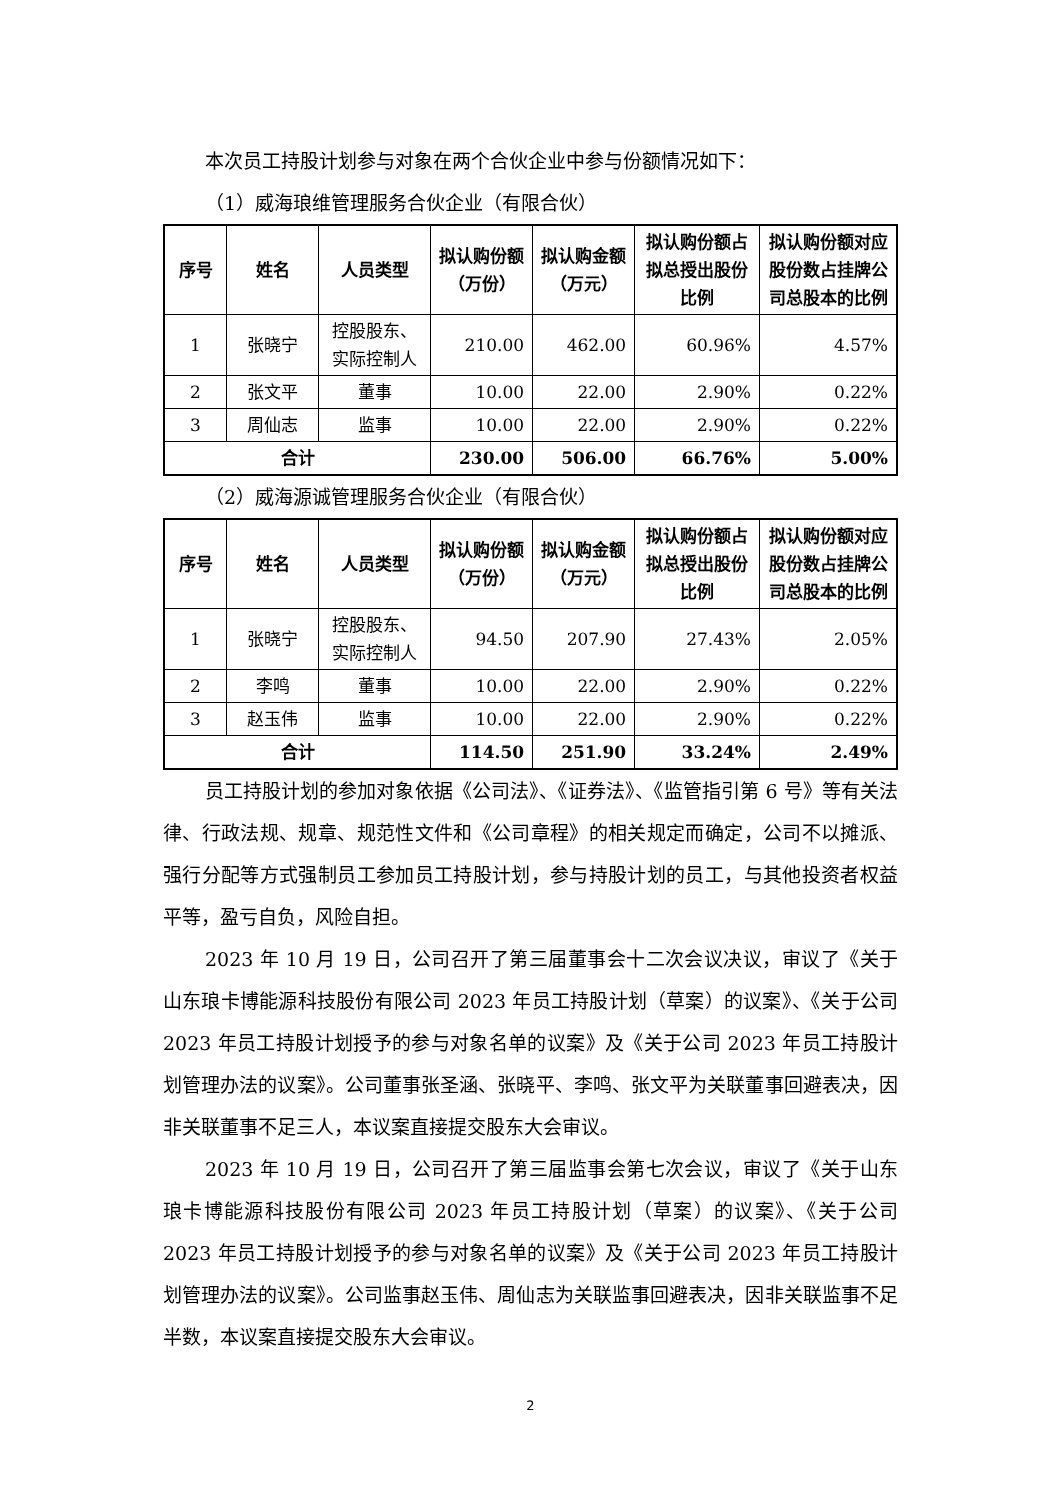本次员工持股计划参与对象在两个合伙企业中参与份额情况如下：
（1）威海琅维管理服务合伙企业（有限合伙）
| 序号 | 姓名 | 人员类型 | 拟认购份额（万份） | 拟认购金额（万元） | 拟认购份额占拟总授出股份比例 | 拟认购份额对应股份数占挂牌公司总股本的比例 |
| --- | --- | --- | --- | --- | --- | --- |
| 1 | 张晓宁 | 控股股东、实际控制人 | 210.00 | 462.00 | 60.96% | 4.57% |
| 2 | 张文平 | 董事 | 10.00 | 22.00 | 2.90% | 0.22% |
| 3 | 周仙志 | 监事 | 10.00 | 22.00 | 2.90% | 0.22% |
| 合计 | | | 230.00 | 506.00 | 66.76% | 5.00% |
（2）威海源诚管理服务合伙企业（有限合伙）
| 序号 | 姓名 | 人员类型 | 拟认购份额（万份） | 拟认购金额（万元） | 拟认购份额占拟总授出股份比例 | 拟认购份额对应股份数占挂牌公司总股本的比例 |
| --- | --- | --- | --- | --- | --- | --- |
| 1 | 张晓宁 | 控股股东、实际控制人 | 94.50 | 207.90 | 27.43% | 2.05% |
| 2 | 李鸣 | 董事 | 10.00 | 22.00 | 2.90% | 0.22% |
| 3 | 赵玉伟 | 监事 | 10.00 | 22.00 | 2.90% | 0.22% |
| 合计 | | | 114.50 | 251.90 | 33.24% | 2.49% |
员工持股计划的参加对象依据《公司法》、《证券法》、《监管指引第 6 号》等有关法律、行政法规、规章、规范性文件和《公司章程》的相关规定而确定，公司不以摊派、强行分配等方式强制员工参加员工持股计划，参与持股计划的员工，与其他投资者权益平等，盈亏自负，风险自担。
2023 年 10 月 19 日，公司召开了第三届董事会十二次会议决议，审议了《关于山东琅卡博能源科技股份有限公司 2023 年员工持股计划（草案）的议案》、《关于公司 2023 年员工持股计划授予的参与对象名单的议案》及《关于公司 2023 年员工持股计划管理办法的议案》。公司董事张圣涵、张晓平、李鸣、张文平为关联董事回避表决，因非关联董事不足三人，本议案直接提交股东大会审议。
2023 年 10 月 19 日，公司召开了第三届监事会第七次会议，审议了《关于山东琅卡博能源科技股份有限公司 2023 年员工持股计划（草案）的议案》、《关于公司 2023 年员工持股计划授予的参与对象名单的议案》及《关于公司 2023 年员工持股计划管理办法的议案》。公司监事赵玉伟、周仙志为关联监事回避表决，因非关联监事不足半数，本议案直接提交股东大会审议。
2